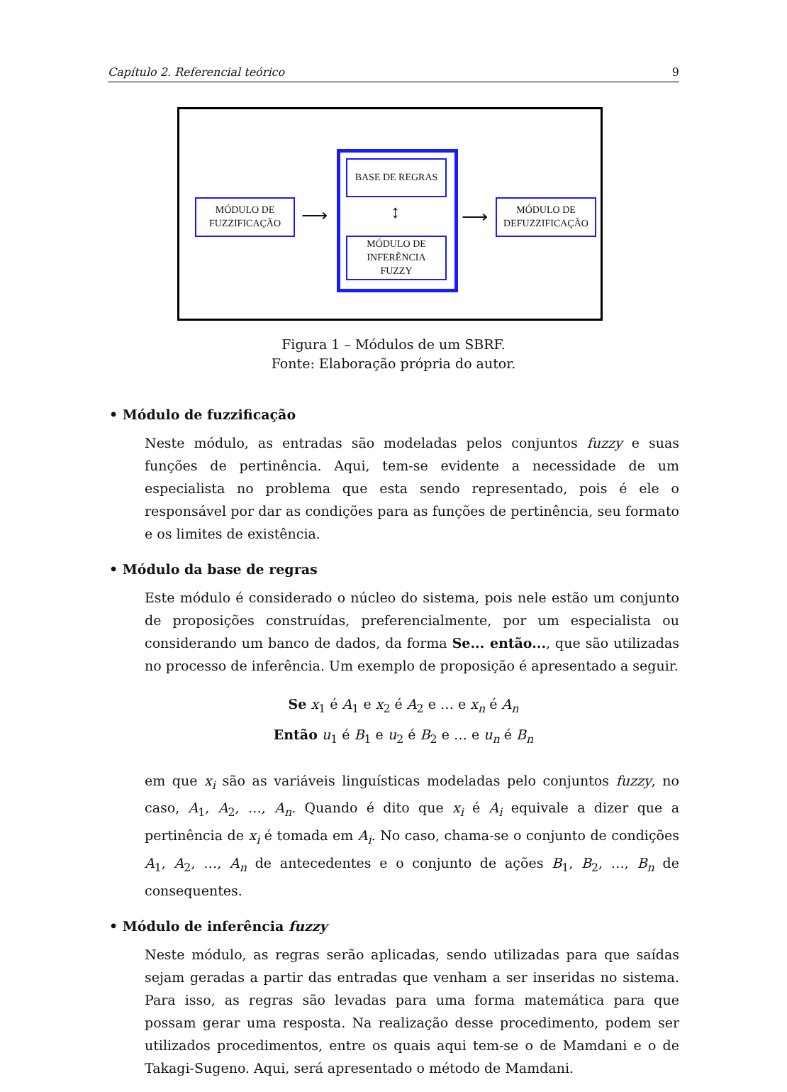Capítulo 2. Referencial teórico 9
MÓDULO DE
FUZZIFICAÇÃO
⟶
BASE DE REGRAS
↕
MÓDULO DE
INFERÊNCIA
FUZZY
⟶
MÓDULO DE
DEFUZZIFICAÇÃO
Figura 1 – Módulos de um SBRF.
Fonte: Elaboração própria do autor.
• Módulo de fuzzificação
Neste módulo, as entradas são modeladas pelos conjuntos fuzzy e suas funções de pertinência. Aqui, tem-se evidente a necessidade de um especialista no problema que esta sendo representado, pois é ele o responsável por dar as condições para as funções de pertinência, seu formato e os limites de existência.
• Módulo da base de regras
Este módulo é considerado o núcleo do sistema, pois nele estão um conjunto de proposições construídas, preferencialmente, por um especialista ou considerando um banco de dados, da forma Se... então..., que são utilizadas no processo de inferência. Um exemplo de proposição é apresentado a seguir.
Se x<sub>1</sub> é A<sub>1</sub> e x<sub>2</sub> é A<sub>2</sub> e … e x<sub>n</sub> é A<sub>n</sub>
Então u<sub>1</sub> é B<sub>1</sub> e u<sub>2</sub> é B<sub>2</sub> e … e u<sub>n</sub> é B<sub>n</sub>
em que x<sub>i</sub> são as variáveis linguísticas modeladas pelo conjuntos fuzzy, no caso, A<sub>1</sub>, A<sub>2</sub>, …, A<sub>n</sub>. Quando é dito que x<sub>i</sub> é A<sub>i</sub> equivale a dizer que a pertinência de x<sub>i</sub> é tomada em A<sub>i</sub>. No caso, chama-se o conjunto de condições A<sub>1</sub>, A<sub>2</sub>, …, A<sub>n</sub> de antecedentes e o conjunto de ações B<sub>1</sub>, B<sub>2</sub>, …, B<sub>n</sub> de consequentes.
• Módulo de inferência fuzzy
Neste módulo, as regras serão aplicadas, sendo utilizadas para que saídas sejam geradas a partir das entradas que venham a ser inseridas no sistema. Para isso, as regras são levadas para uma forma matemática para que possam gerar uma resposta. Na realização desse procedimento, podem ser utilizados procedimentos, entre os quais aqui tem-se o de Mamdani e o de Takagi-Sugeno. Aqui, será apresentado o método de Mamdani.